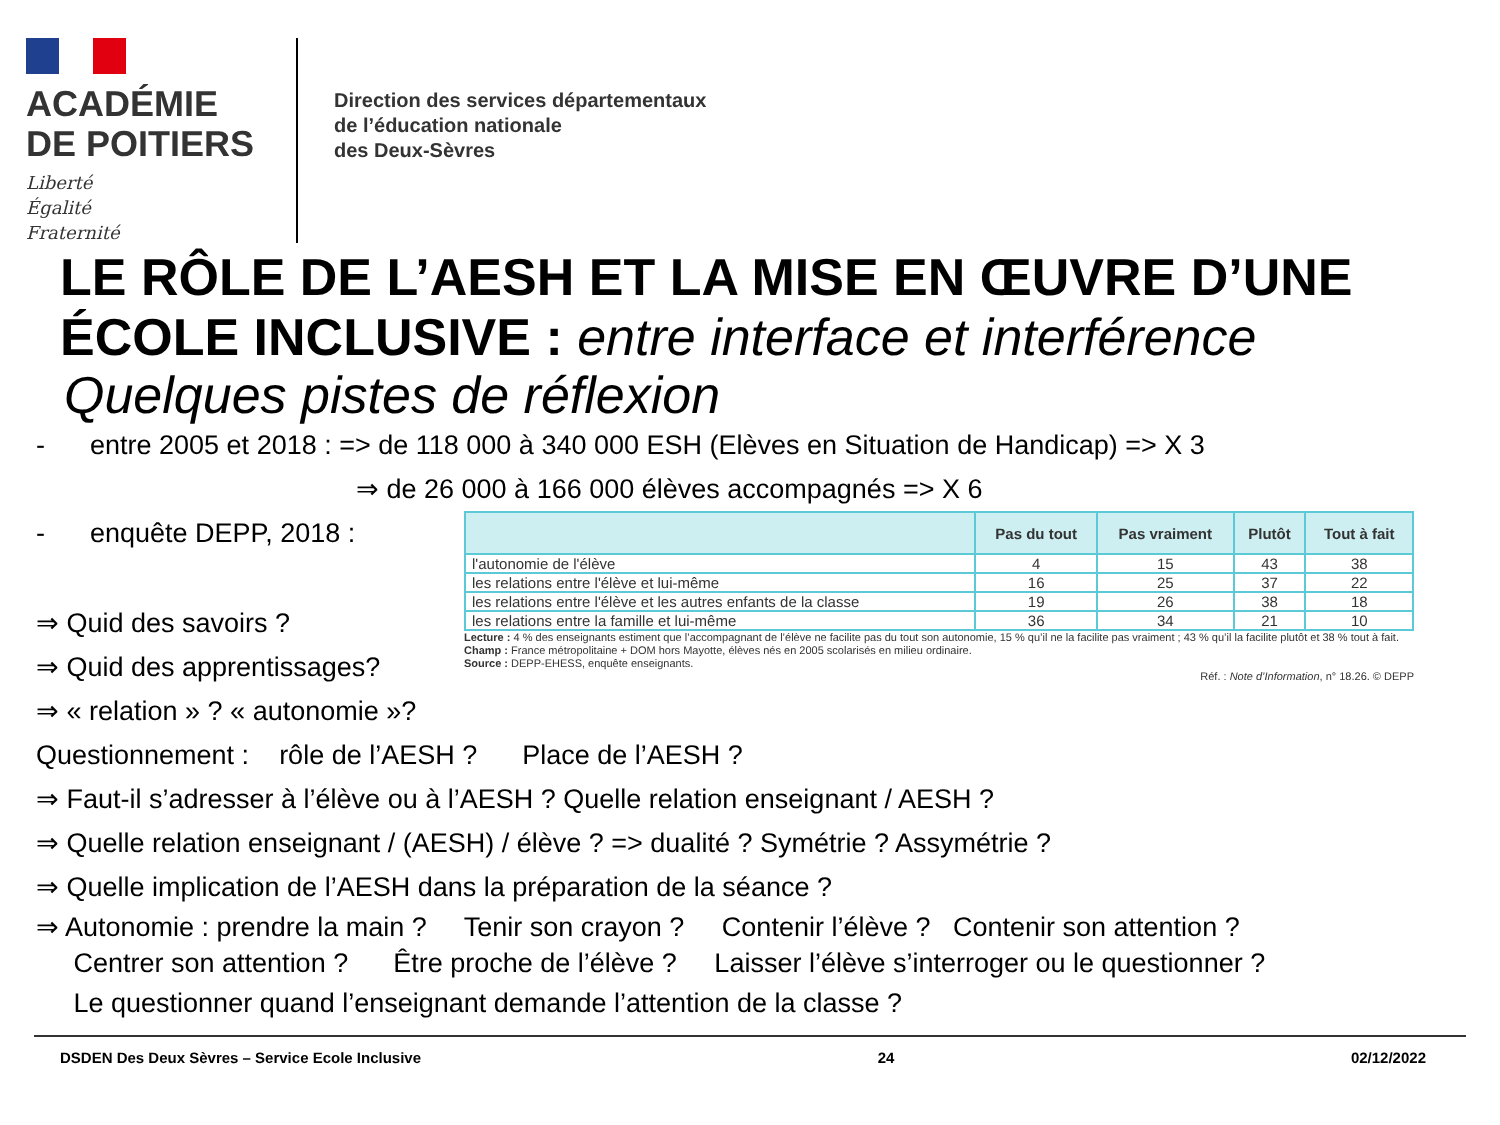ACADÉMIE
DE POITIERS
Liberté
Égalité
Fraternité
Direction des services départementaux
de l’éducation nationale
des Deux-Sèvres
LE RÔLE DE L’AESH ET LA MISE EN ŒUVRE D’UNE ÉCOLE INCLUSIVE : entre interface et interférence
Quelques pistes de réflexion
- entre 2005 et 2018 : => de 118 000 à 340 000 ESH (Elèves en Situation de Handicap) => X 3
⇒ de 26 000 à 166 000 élèves accompagnés => X 6
- enquête DEPP, 2018 :
⇒ Quid des savoirs ?
⇒ Quid des apprentissages?
⇒ « relation » ? « autonomie »?
| | Pas du tout | Pas vraiment | Plutôt | Tout à fait |
| --- | --- | --- | --- | --- |
| l'autonomie de l'élève | 4 | 15 | 43 | 38 |
| les relations entre l'élève et lui-même | 16 | 25 | 37 | 22 |
| les relations entre l'élève et les autres enfants de la classe | 19 | 26 | 38 | 18 |
| les relations entre la famille et lui-même | 36 | 34 | 21 | 10 |
Lecture : 4 % des enseignants estiment que l’accompagnant de l’élève ne facilite pas du tout son autonomie, 15 % qu’il ne la facilite pas vraiment ; 43 % qu’il la facilite plutôt et 38 % tout à fait.
Champ : France métropolitaine + DOM hors Mayotte, élèves nés en 2005 scolarisés en milieu ordinaire.
Source : DEPP-EHESS, enquête enseignants.
Réf. : Note d’Information, n° 18.26. © DEPP
Questionnement : rôle de l’AESH ? Place de l’AESH ?
⇒ Faut-il s’adresser à l’élève ou à l’AESH ? Quelle relation enseignant / AESH ?
⇒ Quelle relation enseignant / (AESH) / élève ? => dualité ? Symétrie ? Assymétrie ?
⇒ Quelle implication de l’AESH dans la préparation de la séance ?
⇒ Autonomie : prendre la main ? Tenir son crayon ? Contenir l’élève ? Contenir son attention ?
Centrer son attention ? Être proche de l’élève ? Laisser l’élève s’interroger ou le questionner ?
Le questionner quand l’enseignant demande l’attention de la classe ?
DSDEN Des Deux Sèvres – Service Ecole Inclusive 24 02/12/2022